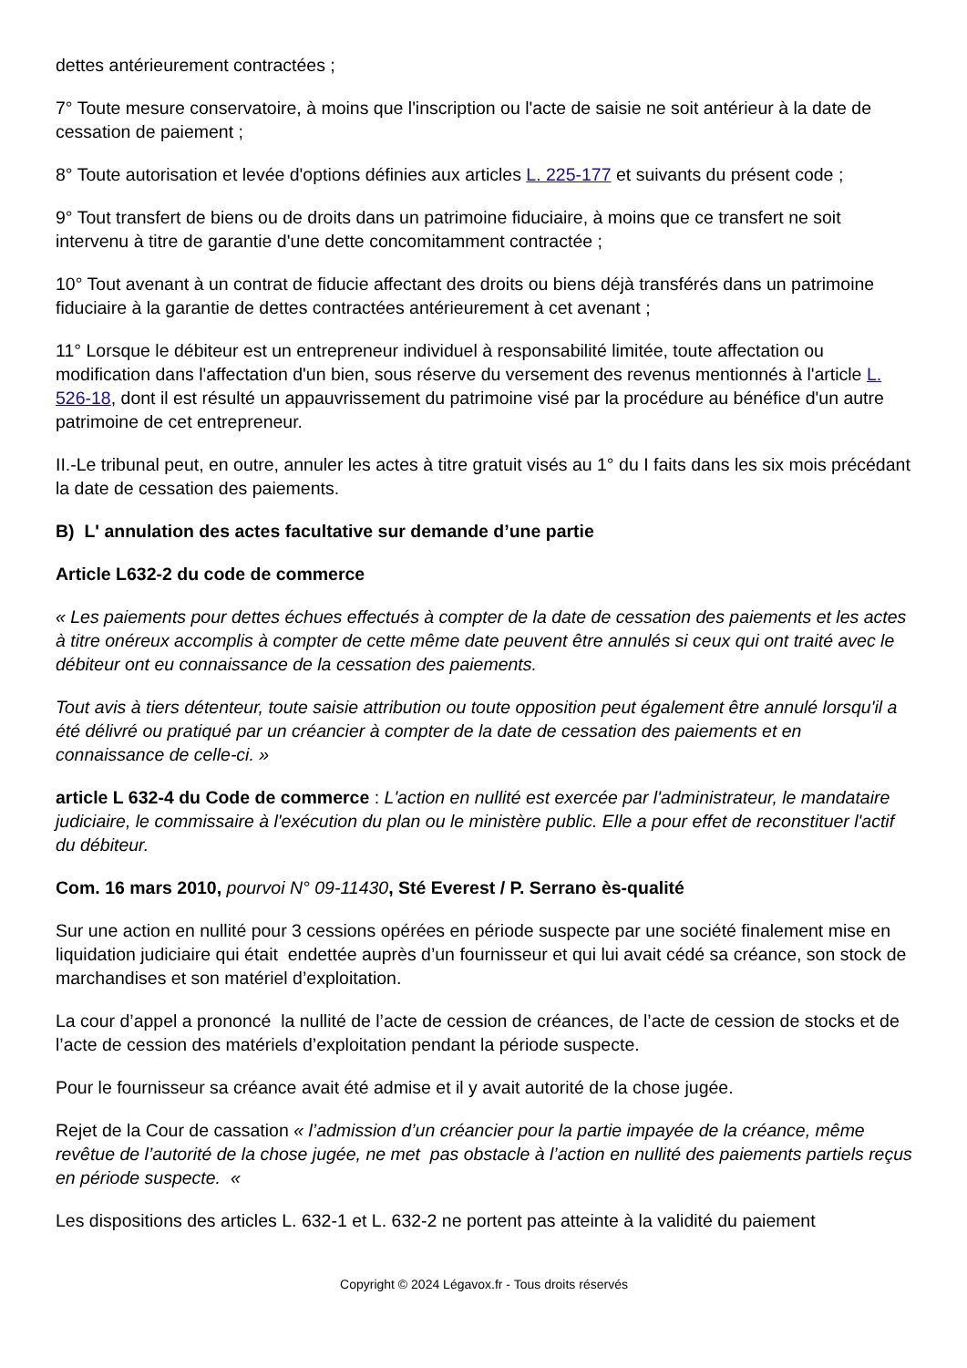dettes antérieurement contractées ;
7° Toute mesure conservatoire, à moins que l'inscription ou l'acte de saisie ne soit antérieur à la date de cessation de paiement ;
8° Toute autorisation et levée d'options définies aux articles L. 225-177 et suivants du présent code ;
9° Tout transfert de biens ou de droits dans un patrimoine fiduciaire, à moins que ce transfert ne soit intervenu à titre de garantie d'une dette concomitamment contractée ;
10° Tout avenant à un contrat de fiducie affectant des droits ou biens déjà transférés dans un patrimoine fiduciaire à la garantie de dettes contractées antérieurement à cet avenant ;
11° Lorsque le débiteur est un entrepreneur individuel à responsabilité limitée, toute affectation ou modification dans l'affectation d'un bien, sous réserve du versement des revenus mentionnés à l'article L. 526-18, dont il est résulté un appauvrissement du patrimoine visé par la procédure au bénéfice d'un autre patrimoine de cet entrepreneur.
II.-Le tribunal peut, en outre, annuler les actes à titre gratuit visés au 1° du I faits dans les six mois précédant la date de cessation des paiements.
B) L' annulation des actes facultative sur demande d’une partie
Article L632-2 du code de commerce
« Les paiements pour dettes échues effectués à compter de la date de cessation des paiements et les actes à titre onéreux accomplis à compter de cette même date peuvent être annulés si ceux qui ont traité avec le débiteur ont eu connaissance de la cessation des paiements.
Tout avis à tiers détenteur, toute saisie attribution ou toute opposition peut également être annulé lorsqu'il a été délivré ou pratiqué par un créancier à compter de la date de cessation des paiements et en connaissance de celle-ci. »
article L 632-4 du Code de commerce : L'action en nullité est exercée par l'administrateur, le mandataire judiciaire, le commissaire à l'exécution du plan ou le ministère public. Elle a pour effet de reconstituer l'actif du débiteur.
Com. 16 mars 2010, pourvoi N° 09-11430, Sté Everest / P. Serrano ès-qualité
Sur une action en nullité pour 3 cessions opérées en période suspecte par une société finalement mise en liquidation judiciaire qui était endettée auprès d’un fournisseur et qui lui avait cédé sa créance, son stock de marchandises et son matériel d’exploitation.
La cour d’appel a prononcé la nullité de l’acte de cession de créances, de l’acte de cession de stocks et de l’acte de cession des matériels d’exploitation pendant la période suspecte.
Pour le fournisseur sa créance avait été admise et il y avait autorité de la chose jugée.
Rejet de la Cour de cassation « l’admission d’un créancier pour la partie impayée de la créance, même revêtue de l’autorité de la chose jugée, ne met pas obstacle à l’action en nullité des paiements partiels reçus en période suspecte. «
Les dispositions des articles L. 632-1 et L. 632-2 ne portent pas atteinte à la validité du paiement
Copyright © 2024 Légavox.fr - Tous droits réservés